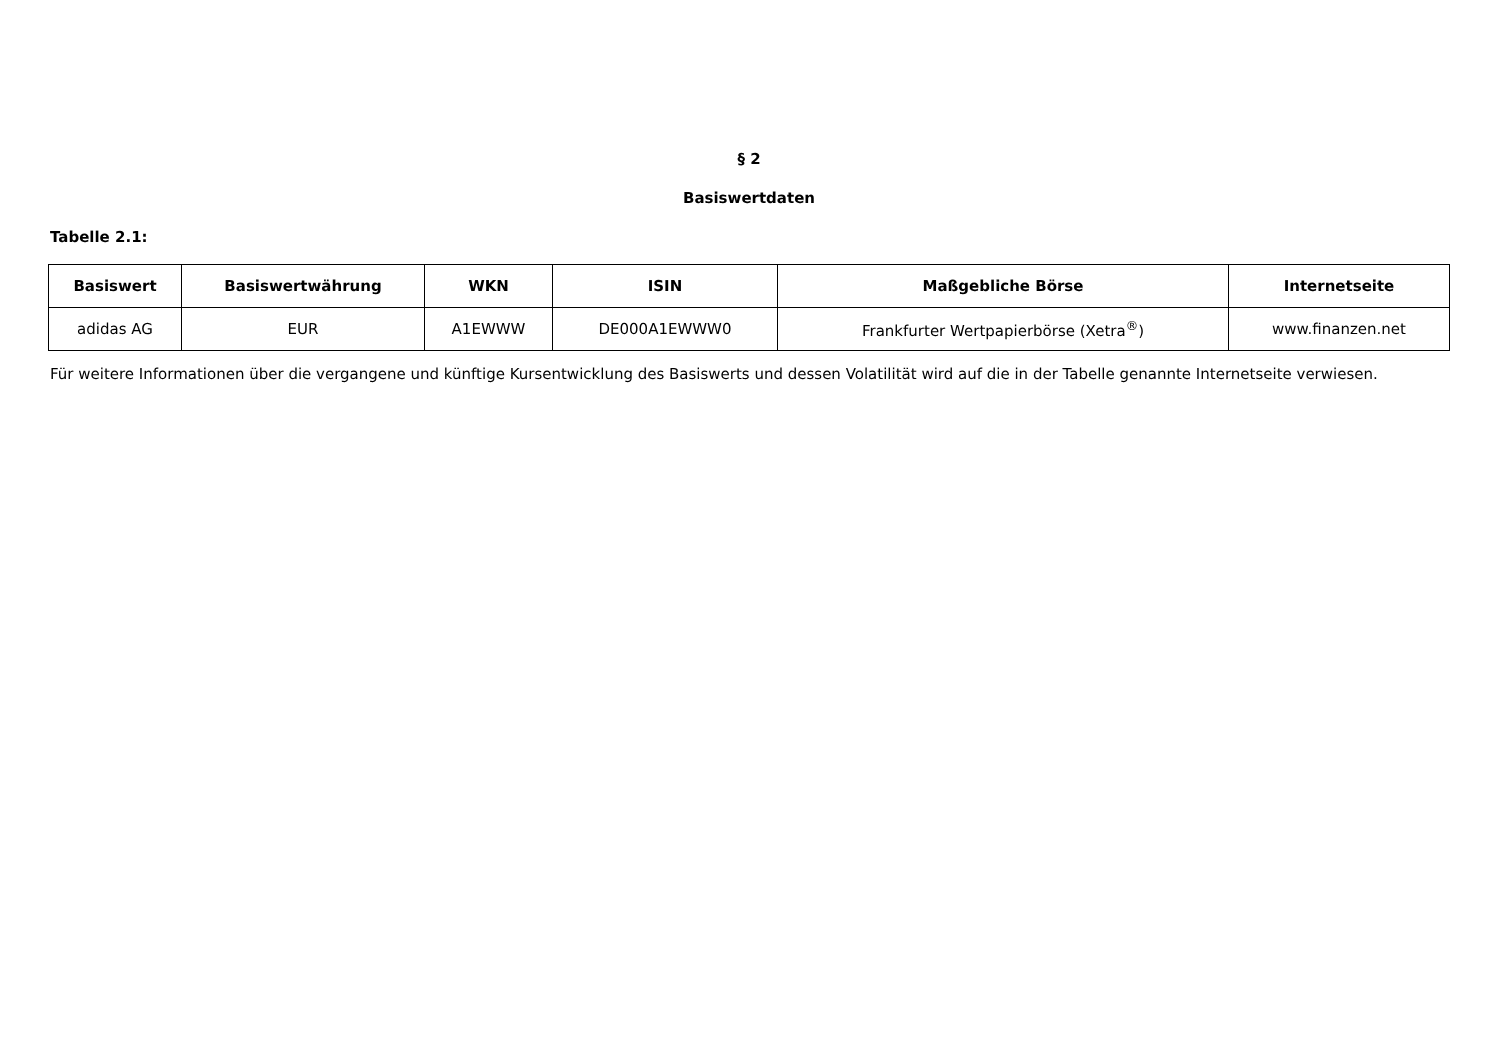§ 2
Basiswertdaten
Tabelle 2.1:
| Basiswert | Basiswertwährung | WKN | ISIN | Maßgebliche Börse | Internetseite |
| --- | --- | --- | --- | --- | --- |
| adidas AG | EUR | A1EWWW | DE000A1EWWW0 | Frankfurter Wertpapierbörse (Xetra<sup>®</sup>) | www.finanzen.net |
Für weitere Informationen über die vergangene und künftige Kursentwicklung des Basiswerts und dessen Volatilität wird auf die in der Tabelle genannte Internetseite verwiesen.